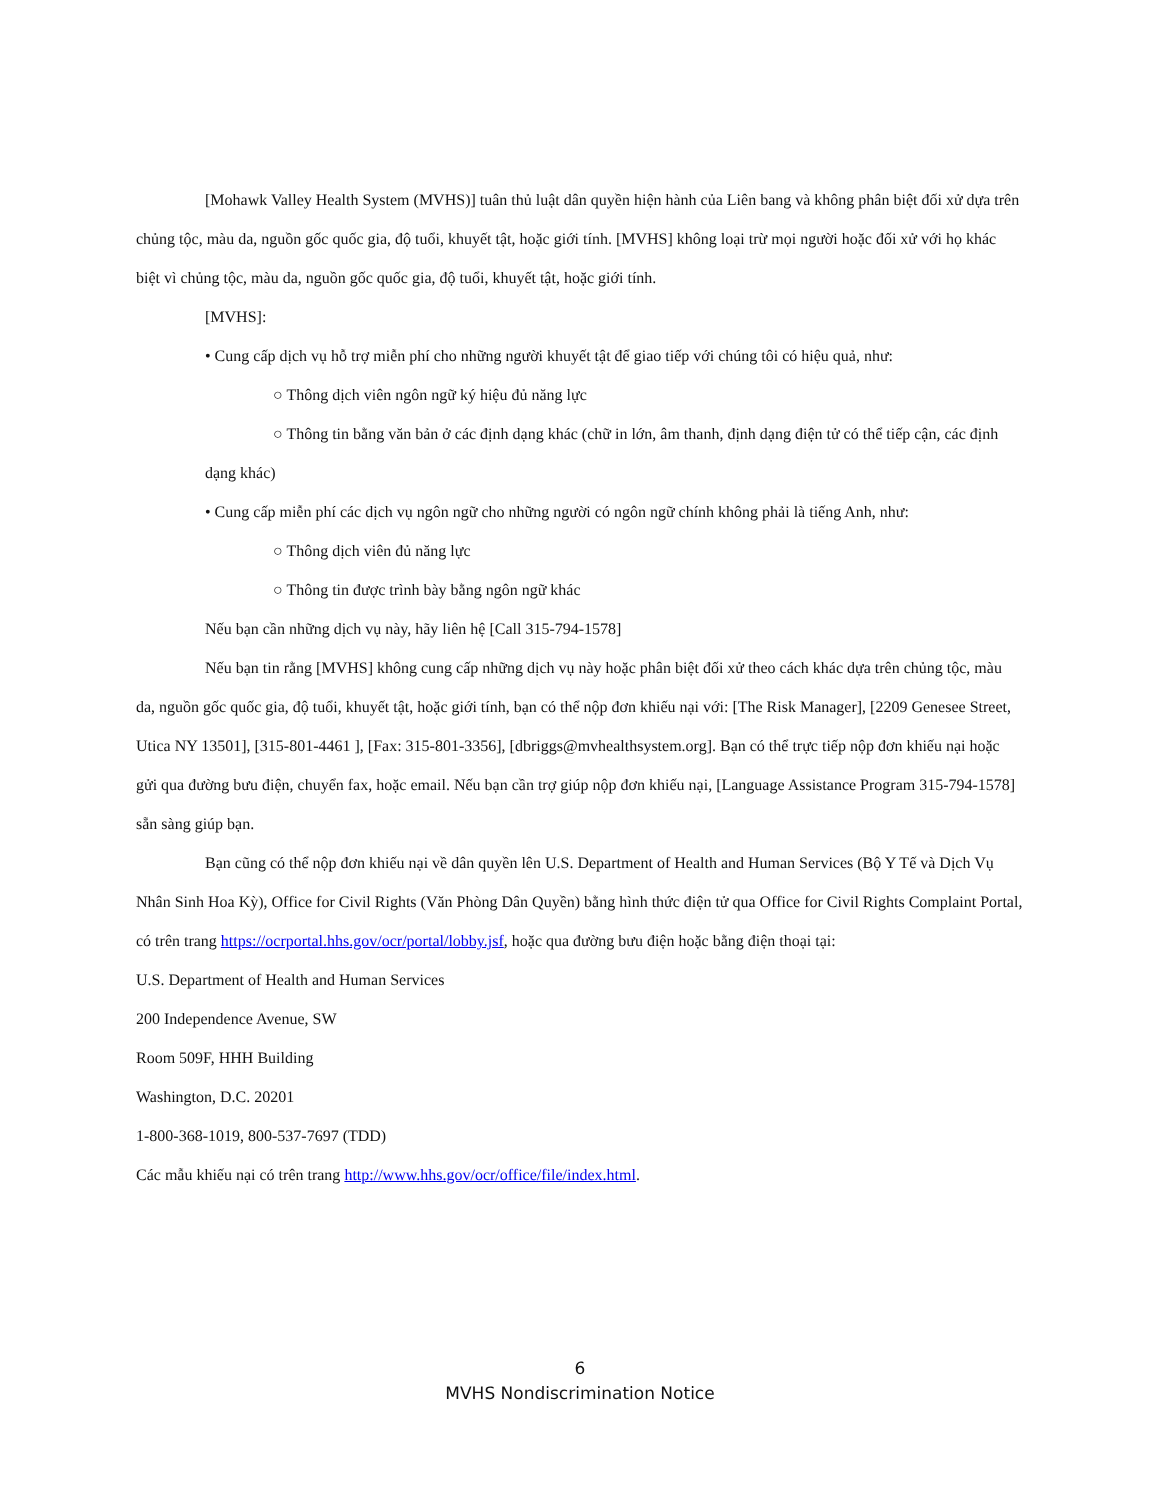[Mohawk Valley Health System (MVHS)] tuân thủ luật dân quyền hiện hành của Liên bang và không phân biệt đối xử dựa trên chủng tộc, màu da, nguồn gốc quốc gia, độ tuổi, khuyết tật, hoặc giới tính. [MVHS] không loại trừ mọi người hoặc đối xử với họ khác biệt vì chủng tộc, màu da, nguồn gốc quốc gia, độ tuổi, khuyết tật, hoặc giới tính.
[MVHS]:
• Cung cấp dịch vụ hỗ trợ miễn phí cho những người khuyết tật để giao tiếp với chúng tôi có hiệu quả, như:
○ Thông dịch viên ngôn ngữ ký hiệu đủ năng lực
○ Thông tin bằng văn bản ở các định dạng khác (chữ in lớn, âm thanh, định dạng điện tử có thể tiếp cận, các định dạng khác)
• Cung cấp miễn phí các dịch vụ ngôn ngữ cho những người có ngôn ngữ chính không phải là tiếng Anh, như:
○ Thông dịch viên đủ năng lực
○ Thông tin được trình bày bằng ngôn ngữ khác
Nếu bạn cần những dịch vụ này, hãy liên hệ [Call 315-794-1578]
Nếu bạn tin rằng [MVHS] không cung cấp những dịch vụ này hoặc phân biệt đối xử theo cách khác dựa trên chủng tộc, màu da, nguồn gốc quốc gia, độ tuổi, khuyết tật, hoặc giới tính, bạn có thể nộp đơn khiếu nại với: [The Risk Manager], [2209 Genesee Street, Utica NY 13501], [315-801-4461 ], [Fax: 315-801-3356], [dbriggs@mvhealthsystem.org]. Bạn có thể trực tiếp nộp đơn khiếu nại hoặc gửi qua đường bưu điện, chuyển fax, hoặc email. Nếu bạn cần trợ giúp nộp đơn khiếu nại, [Language Assistance Program 315-794-1578] sẵn sàng giúp bạn.
Bạn cũng có thể nộp đơn khiếu nại về dân quyền lên U.S. Department of Health and Human Services (Bộ Y Tế và Dịch Vụ Nhân Sinh Hoa Kỳ), Office for Civil Rights (Văn Phòng Dân Quyền) bằng hình thức điện tử qua Office for Civil Rights Complaint Portal, có trên trang https://ocrportal.hhs.gov/ocr/portal/lobby.jsf, hoặc qua đường bưu điện hoặc bằng điện thoại tại:
U.S. Department of Health and Human Services
200 Independence Avenue, SW
Room 509F, HHH Building
Washington, D.C. 20201
1-800-368-1019, 800-537-7697 (TDD)
Các mẫu khiếu nại có trên trang http://www.hhs.gov/ocr/office/file/index.html.
6
MVHS Nondiscrimination Notice